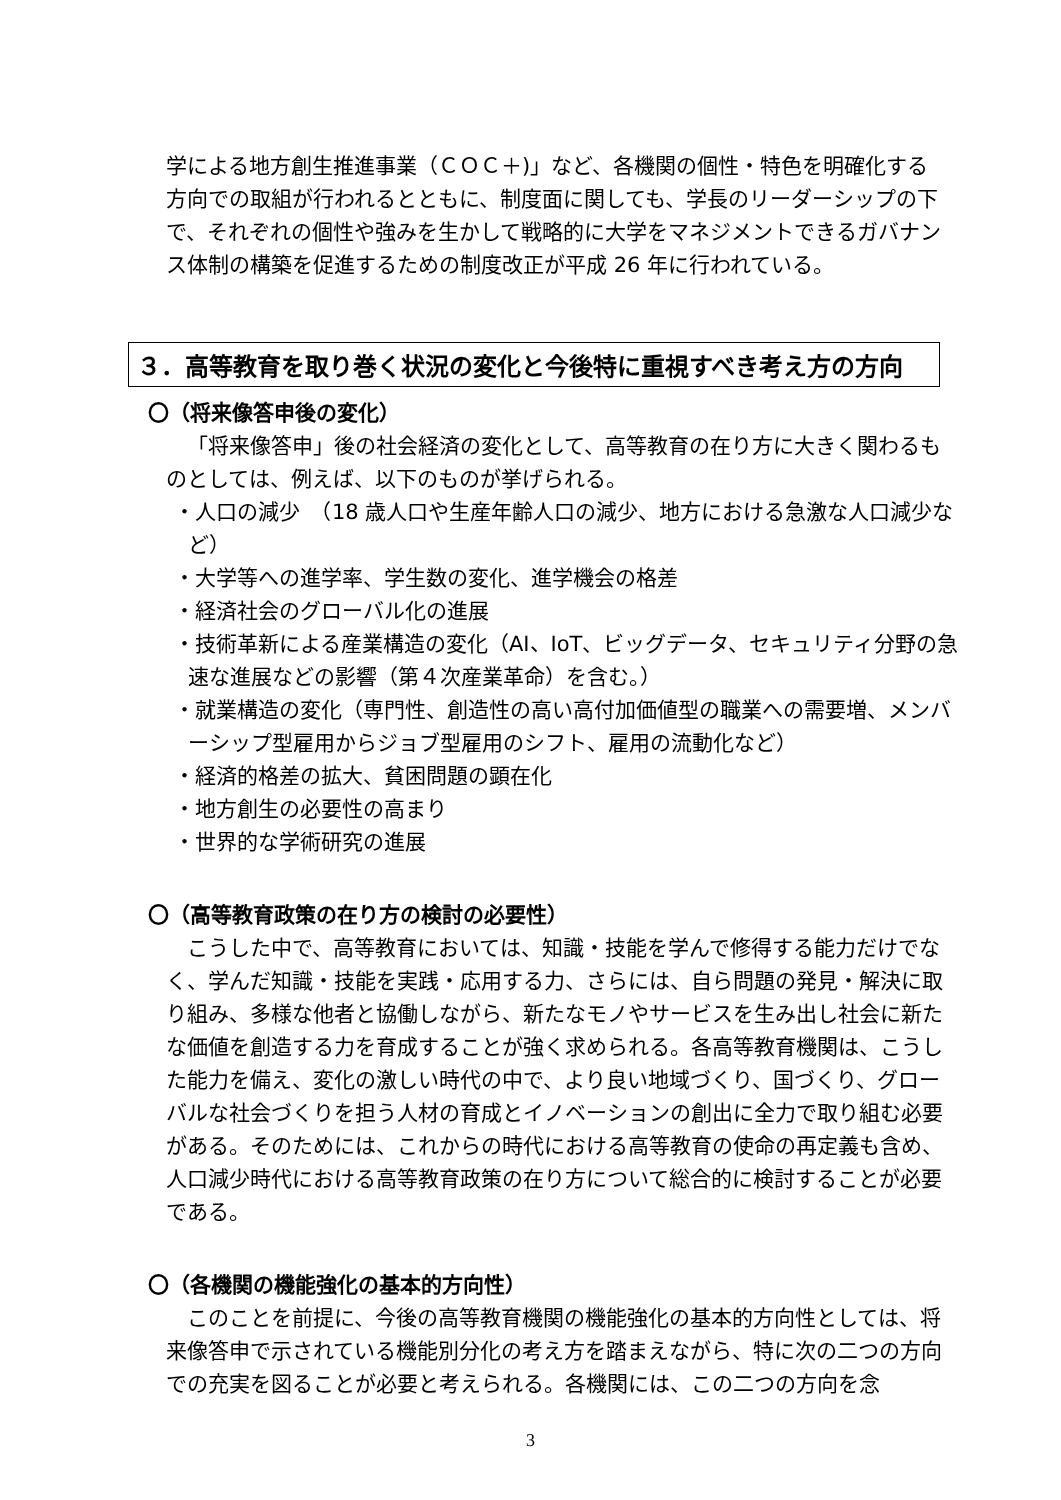学による地方創生推進事業（ＣＯＣ＋)」など、各機関の個性・特色を明確化する方向での取組が行われるとともに、制度面に関しても、学長のリーダーシップの下で、それぞれの個性や強みを生かして戦略的に大学をマネジメントできるガバナンス体制の構築を促進するための制度改正が平成 26 年に行われている。
３．高等教育を取り巻く状況の変化と今後特に重視すべき考え方の方向
〇（将来像答申後の変化）
「将来像答申」後の社会経済の変化として、高等教育の在り方に大きく関わるものとしては、例えば、以下のものが挙げられる。
・人口の減少　（18 歳人口や生産年齢人口の減少、地方における急激な人口減少など）
・大学等への進学率、学生数の変化、進学機会の格差
・経済社会のグローバル化の進展
・技術革新による産業構造の変化（AI、IoT、ビッグデータ、セキュリティ分野の急速な進展などの影響（第４次産業革命）を含む。）
・就業構造の変化（専門性、創造性の高い高付加価値型の職業への需要増、メンバーシップ型雇用からジョブ型雇用のシフト、雇用の流動化など）
・経済的格差の拡大、貧困問題の顕在化
・地方創生の必要性の高まり
・世界的な学術研究の進展
〇（高等教育政策の在り方の検討の必要性）
こうした中で、高等教育においては、知識・技能を学んで修得する能力だけでなく、学んだ知識・技能を実践・応用する力、さらには、自ら問題の発見・解決に取り組み、多様な他者と協働しながら、新たなモノやサービスを生み出し社会に新たな価値を創造する力を育成することが強く求められる。各高等教育機関は、こうした能力を備え、変化の激しい時代の中で、より良い地域づくり、国づくり、グローバルな社会づくりを担う人材の育成とイノベーションの創出に全力で取り組む必要がある。そのためには、これからの時代における高等教育の使命の再定義も含め、人口減少時代における高等教育政策の在り方について総合的に検討することが必要である。
〇（各機関の機能強化の基本的方向性）
このことを前提に、今後の高等教育機関の機能強化の基本的方向性としては、将来像答申で示されている機能別分化の考え方を踏まえながら、特に次の二つの方向での充実を図ることが必要と考えられる。各機関には、この二つの方向を念
3